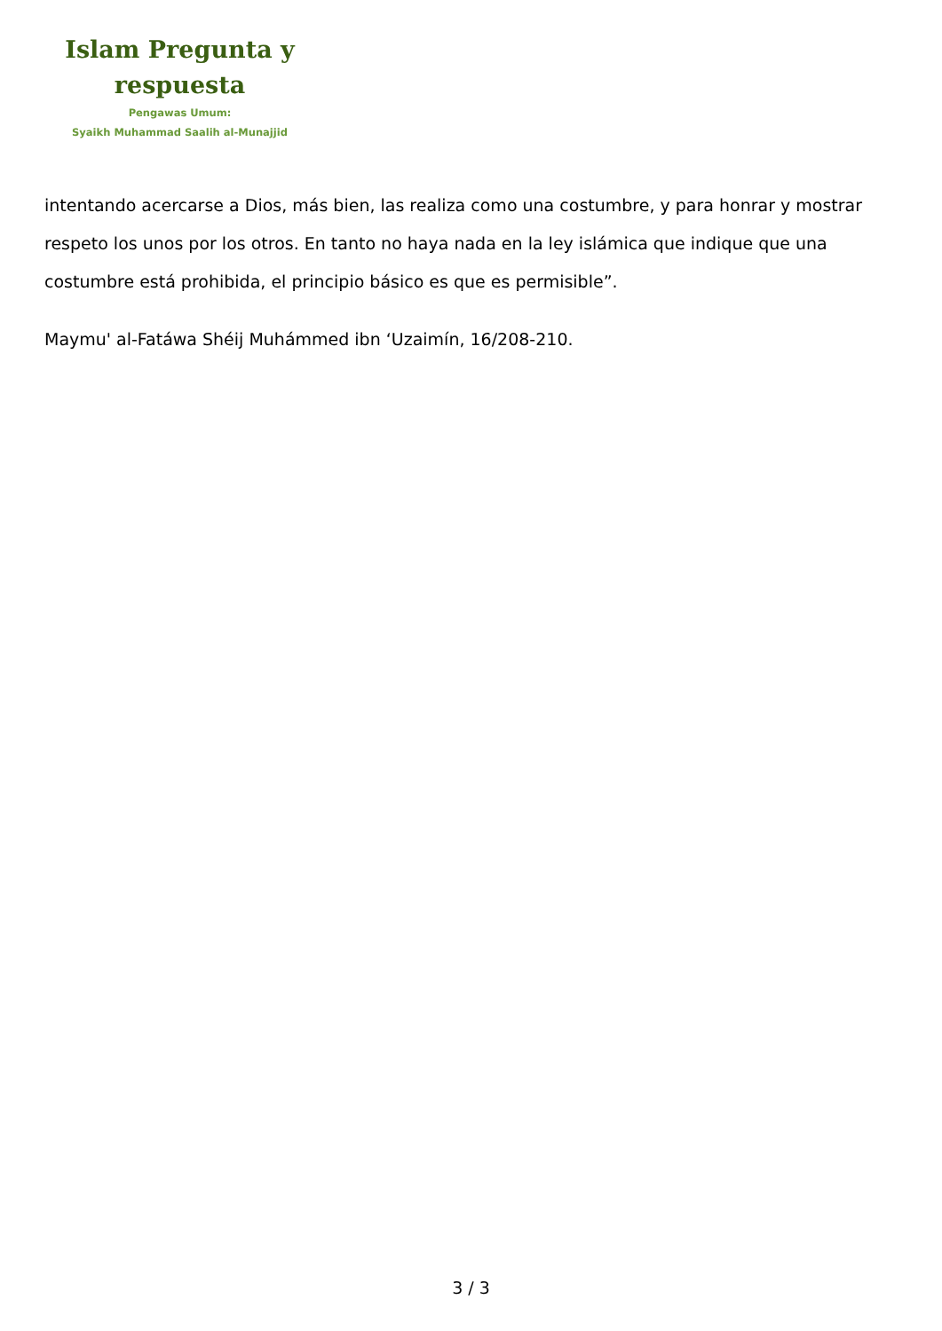Islam Pregunta y
respuesta
Pengawas Umum:
Syaikh Muhammad Saalih al-Munajjid
intentando acercarse a Dios, más bien, las realiza como una costumbre, y para honrar y mostrar respeto los unos por los otros. En tanto no haya nada en la ley islámica que indique que una costumbre está prohibida, el principio básico es que es permisible”.
Maymu' al-Fatáwa Shéij Muhámmed ibn ‘Uzaimín, 16/208-210.
3 / 3